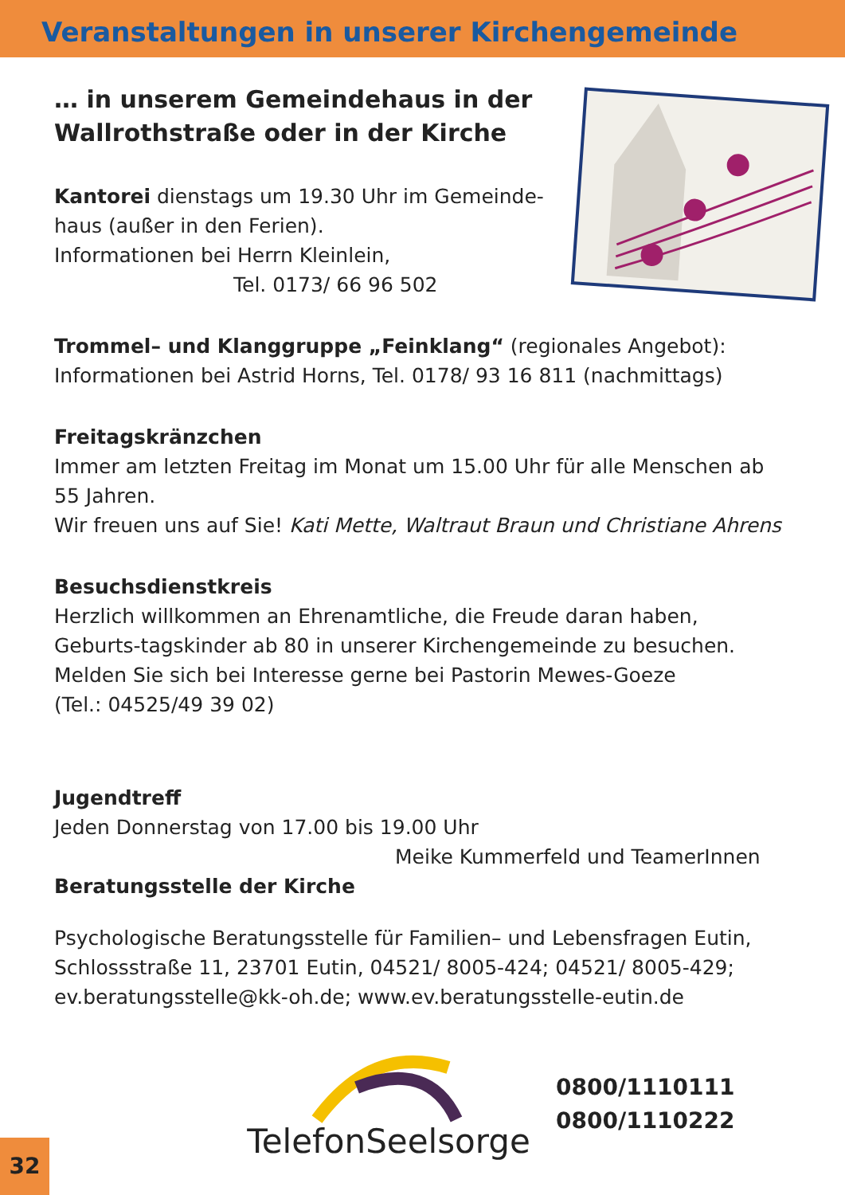Veranstaltungen in unserer Kirchengemeinde
… in unserem Gemeindehaus in der Wallrothstraße oder in der Kirche
Kantorei dienstags um 19.30 Uhr im Gemeinde-haus (außer in den Ferien).
Informationen bei Herrn Kleinlein,
Tel. 0173/ 66 96 502
Trommel– und Klanggruppe „Feinklang“ (regionales Angebot):
Informationen bei Astrid Horns, Tel. 0178/ 93 16 811 (nachmittags)
Freitagskränzchen
Immer am letzten Freitag im Monat um 15.00 Uhr für alle Menschen ab 55 Jahren.
Wir freuen uns auf Sie! Kati Mette, Waltraut Braun und Christiane Ahrens
Besuchsdienstkreis
Herzlich willkommen an Ehrenamtliche, die Freude daran haben, Geburts-tagskinder ab 80 in unserer Kirchengemeinde zu besuchen. Melden Sie sich bei Interesse gerne bei Pastorin Mewes-Goeze
(Tel.: 04525/49 39 02)
Jugendtreff
Jeden Donnerstag von 17.00 bis 19.00 Uhr
Meike Kummerfeld und TeamerInnen
Beratungsstelle der Kirche
Psychologische Beratungsstelle für Familien– und Lebensfragen Eutin, Schlossstraße 11, 23701 Eutin, 04521/ 8005-424; 04521/ 8005-429; ev.beratungsstelle@kk-oh.de; www.ev.beratungsstelle-eutin.de
TelefonSeelsorge
0800/1110111
0800/1110222
32